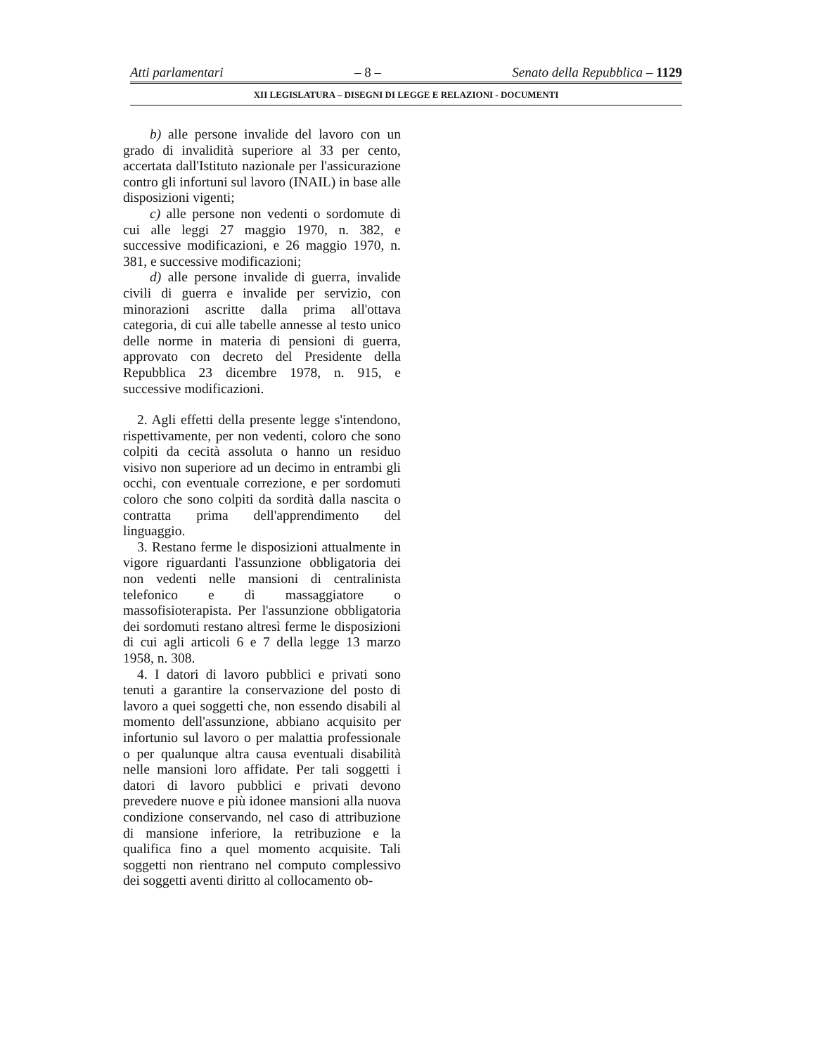Atti parlamentari – 8 – Senato della Repubblica – 1129
XII LEGISLATURA – DISEGNI DI LEGGE E RELAZIONI - DOCUMENTI
b) alle persone invalide del lavoro con un grado di invalidità superiore al 33 per cento, accertata dall'Istituto nazionale per l'assicurazione contro gli infortuni sul lavoro (INAIL) in base alle disposizioni vigenti;
c) alle persone non vedenti o sordomute di cui alle leggi 27 maggio 1970, n. 382, e successive modificazioni, e 26 maggio 1970, n. 381, e successive modificazioni;
d) alle persone invalide di guerra, invalide civili di guerra e invalide per servizio, con minorazioni ascritte dalla prima all'ottava categoria, di cui alle tabelle annesse al testo unico delle norme in materia di pensioni di guerra, approvato con decreto del Presidente della Repubblica 23 dicembre 1978, n. 915, e successive modificazioni.
2. Agli effetti della presente legge s'intendono, rispettivamente, per non vedenti, coloro che sono colpiti da cecità assoluta o hanno un residuo visivo non superiore ad un decimo in entrambi gli occhi, con eventuale correzione, e per sordomuti coloro che sono colpiti da sordità dalla nascita o contratta prima dell'apprendimento del linguaggio.
3. Restano ferme le disposizioni attualmente in vigore riguardanti l'assunzione obbligatoria dei non vedenti nelle mansioni di centralinista telefonico e di massaggiatore o massofisioterapista. Per l'assunzione obbligatoria dei sordomuti restano altresì ferme le disposizioni di cui agli articoli 6 e 7 della legge 13 marzo 1958, n. 308.
4. I datori di lavoro pubblici e privati sono tenuti a garantire la conservazione del posto di lavoro a quei soggetti che, non essendo disabili al momento dell'assunzione, abbiano acquisito per infortunio sul lavoro o per malattia professionale o per qualunque altra causa eventuali disabilità nelle mansioni loro affidate. Per tali soggetti i datori di lavoro pubblici e privati devono prevedere nuove e più idonee mansioni alla nuova condizione conservando, nel caso di attribuzione di mansione inferiore, la retribuzione e la qualifica fino a quel momento acquisite. Tali soggetti non rientrano nel computo complessivo dei soggetti aventi diritto al collocamento ob-